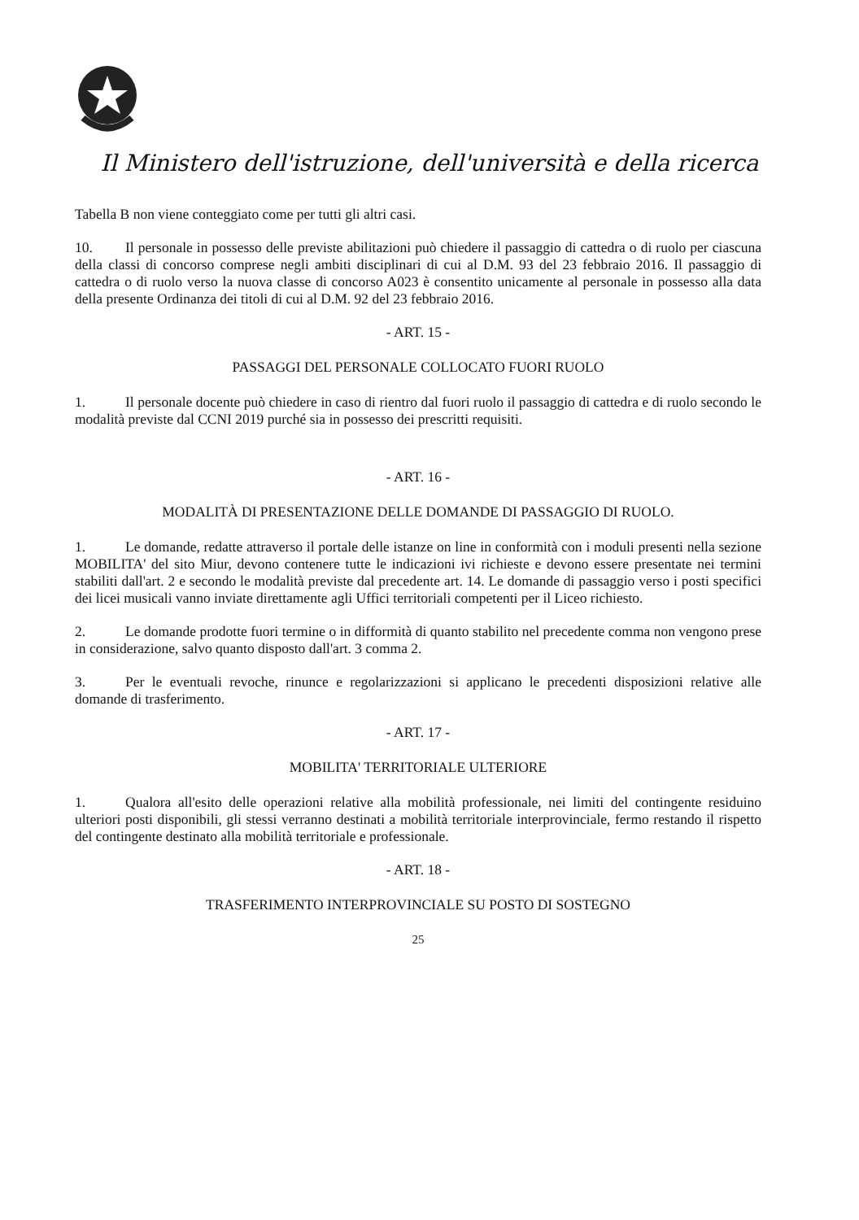Il Ministero dell'istruzione, dell'università e della ricerca
Tabella B non viene conteggiato come per tutti gli altri casi.
10. Il personale in possesso delle previste abilitazioni può chiedere il passaggio di cattedra o di ruolo per ciascuna della classi di concorso comprese negli ambiti disciplinari di cui al D.M. 93 del 23 febbraio 2016. Il passaggio di cattedra o di ruolo verso la nuova classe di concorso A023 è consentito unicamente al personale in possesso alla data della presente Ordinanza dei titoli di cui al D.M. 92 del 23 febbraio 2016.
- ART. 15 -
PASSAGGI DEL PERSONALE COLLOCATO FUORI RUOLO
1. Il personale docente può chiedere in caso di rientro dal fuori ruolo il passaggio di cattedra e di ruolo secondo le modalità previste dal CCNI 2019 purché sia in possesso dei prescritti requisiti.
- ART. 16 -
MODALITÀ DI PRESENTAZIONE DELLE DOMANDE DI PASSAGGIO DI RUOLO.
1. Le domande, redatte attraverso il portale delle istanze on line in conformità con i moduli presenti nella sezione MOBILITA' del sito Miur, devono contenere tutte le indicazioni ivi richieste e devono essere presentate nei termini stabiliti dall'art. 2 e secondo le modalità previste dal precedente art. 14. Le domande di passaggio verso i posti specifici dei licei musicali vanno inviate direttamente agli Uffici territoriali competenti per il Liceo richiesto.
2. Le domande prodotte fuori termine o in difformità di quanto stabilito nel precedente comma non vengono prese in considerazione, salvo quanto disposto dall'art. 3 comma 2.
3. Per le eventuali revoche, rinunce e regolarizzazioni si applicano le precedenti disposizioni relative alle domande di trasferimento.
- ART. 17 -
MOBILITA' TERRITORIALE ULTERIORE
1. Qualora all'esito delle operazioni relative alla mobilità professionale, nei limiti del contingente residuino ulteriori posti disponibili, gli stessi verranno destinati a mobilità territoriale interprovinciale, fermo restando il rispetto del contingente destinato alla mobilità territoriale e professionale.
- ART. 18 -
TRASFERIMENTO INTERPROVINCIALE SU POSTO DI SOSTEGNO
25